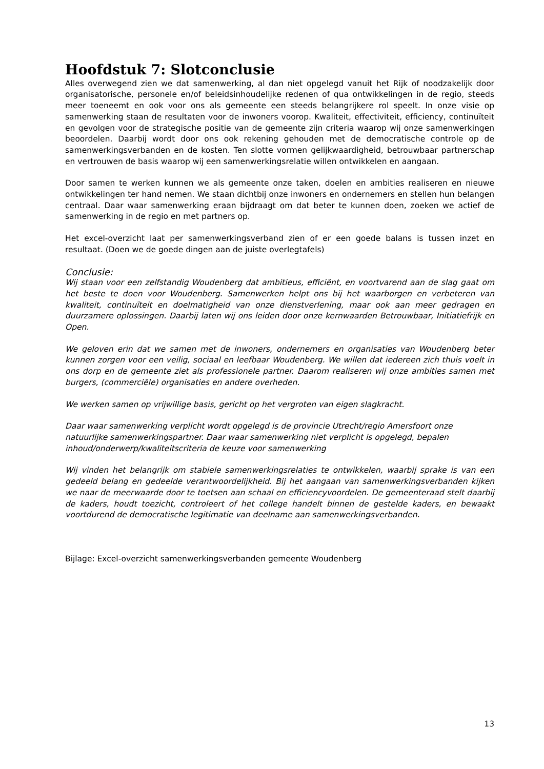Hoofdstuk 7: Slotconclusie
Alles overwegend zien we dat samenwerking, al dan niet opgelegd vanuit het Rijk of noodzakelijk door organisatorische, personele en/of beleidsinhoudelijke redenen of qua ontwikkelingen in de regio, steeds meer toeneemt en ook voor ons als gemeente een steeds belangrijkere rol speelt. In onze visie op samenwerking staan de resultaten voor de inwoners voorop. Kwaliteit, effectiviteit, efficiency, continuïteit en gevolgen voor de strategische positie van de gemeente zijn criteria waarop wij onze samenwerkingen beoordelen. Daarbij wordt door ons ook rekening gehouden met de democratische controle op de samenwerkingsverbanden en de kosten. Ten slotte vormen gelijkwaardigheid, betrouwbaar partnerschap en vertrouwen de basis waarop wij een samenwerkingsrelatie willen ontwikkelen en aangaan.
Door samen te werken kunnen we als gemeente onze taken, doelen en ambities realiseren en nieuwe ontwikkelingen ter hand nemen. We staan dichtbij onze inwoners en ondernemers en stellen hun belangen centraal. Daar waar samenwerking eraan bijdraagt om dat beter te kunnen doen, zoeken we actief de samenwerking in de regio en met partners op.
Het excel-overzicht laat per samenwerkingsverband zien of er een goede balans is tussen inzet en resultaat. (Doen we de goede dingen aan de juiste overlegtafels)
Conclusie:
Wij staan voor een zelfstandig Woudenberg dat ambitieus, efficiënt, en voortvarend aan de slag gaat om het beste te doen voor Woudenberg. Samenwerken helpt ons bij het waarborgen en verbeteren van kwaliteit, continuïteit en doelmatigheid van onze dienstverlening, maar ook aan meer gedragen en duurzamere oplossingen. Daarbij laten wij ons leiden door onze kernwaarden Betrouwbaar, Initiatiefrijk en Open.
We geloven erin dat we samen met de inwoners, ondernemers en organisaties van Woudenberg beter kunnen zorgen voor een veilig, sociaal en leefbaar Woudenberg. We willen dat iedereen zich thuis voelt in ons dorp en de gemeente ziet als professionele partner. Daarom realiseren wij onze ambities samen met burgers, (commerciële) organisaties en andere overheden.
We werken samen op vrijwillige basis, gericht op het vergroten van eigen slagkracht.
Daar waar samenwerking verplicht wordt opgelegd is de provincie Utrecht/regio Amersfoort onze natuurlijke samenwerkingspartner. Daar waar samenwerking niet verplicht is opgelegd, bepalen inhoud/onderwerp/kwaliteitscriteria de keuze voor samenwerking
Wij vinden het belangrijk om stabiele samenwerkingsrelaties te ontwikkelen, waarbij sprake is van een gedeeld belang en gedeelde verantwoordelijkheid. Bij het aangaan van samenwerkingsverbanden kijken we naar de meerwaarde door te toetsen aan schaal en efficiencyvoordelen. De gemeenteraad stelt daarbij de kaders, houdt toezicht, controleert of het college handelt binnen de gestelde kaders, en bewaakt voortdurend de democratische legitimatie van deelname aan samenwerkingsverbanden.
Bijlage: Excel-overzicht samenwerkingsverbanden gemeente Woudenberg
13